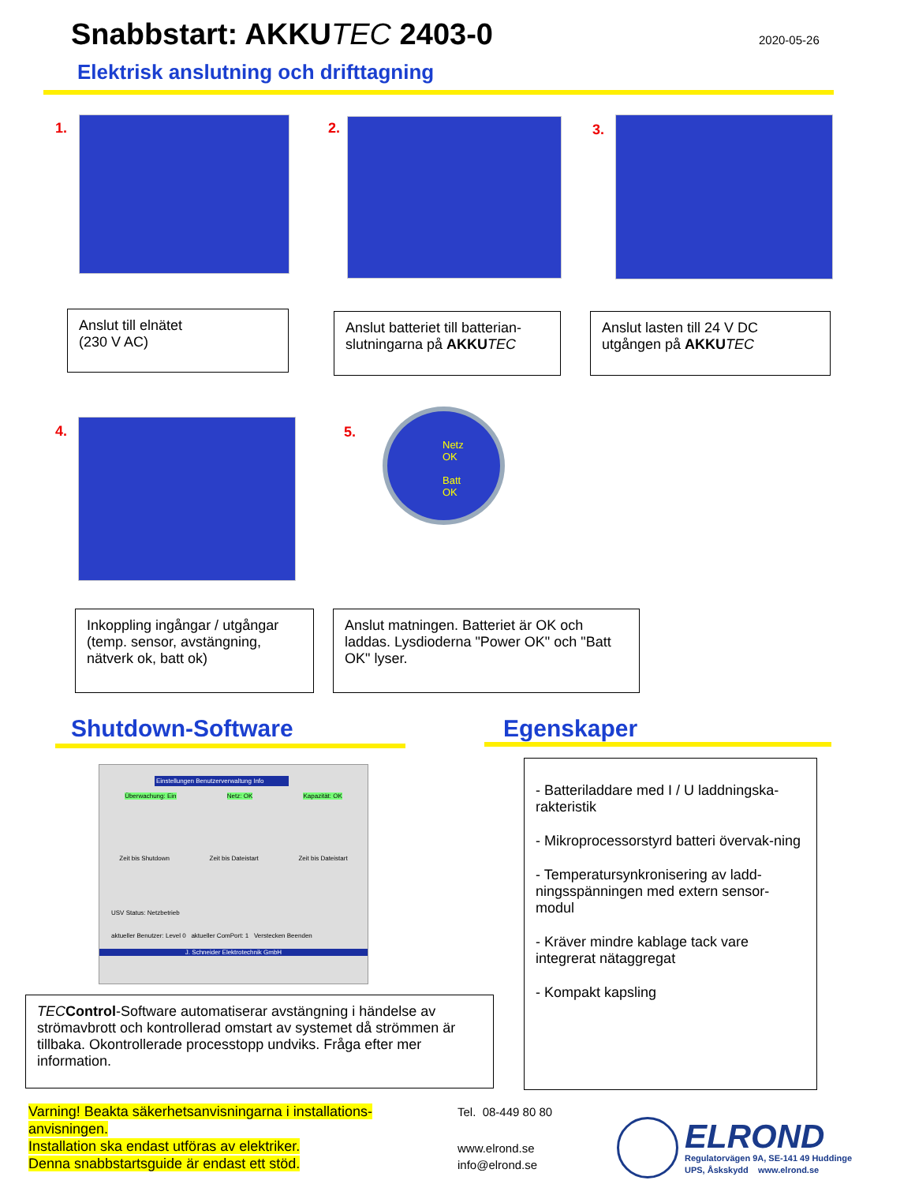Snabbstart: AKKUTEC 2403-0
2020-05-26
Elektrisk anslutning och drifttagning
1. 2. 3.
Anslut till elnätet
(230 V AC)
Anslut batteriet till batterian-
slutningarna på AKKU TEC
Anslut lasten till 24 V DC
utgången på AKKU TEC
4. 5.
Netz
OK
Batt
OK
Inkoppling ingångar / utgångar (temp. sensor, avstängning, nätverk ok, batt ok)
Anslut matningen. Batteriet är OK och laddas. Lysdioderna "Power OK" och "Batt OK" lyser.
Shutdown-Software Egenskaper
Einstellungen Benutzerverwaltung Info
Überwachung: Ein Netz: OK Kapazität: OK
Zeit bis Shutdown Zeit bis Dateistart Zeit bis Dateistart
USV Status: Netzbetrieb
aktueller Benutzer: Level 0 aktueller ComPort: 1 Verstecken Beenden
J. Schneider Elektrotechnik GmbH
TEC Control-Software automatiserar avstängning i händelse av strömavbrott och kontrollerad omstart av systemet då strömmen är tillbaka. Okontrollerade processtopp undviks. Fråga efter mer information.
- Batteriladdare med I / U laddningska-rakteristik
- Mikroprocessorstyrd batteri övervak-ning
- Temperatursynkronisering av ladd-ningsspänningen med extern sensor-modul
- Kräver mindre kablage tack vare integrerat nätaggregat
- Kompakt kapsling
Varning! Beakta säkerhetsanvisningarna i installations-anvisningen.
Installation ska endast utföras av elektriker.
Denna snabbstartsguide är endast ett stöd.
Tel. 08-449 80 80
www.elrond.se
info@elrond.se
ELROND
Regulatorvägen 9A, SE-141 49 Huddinge
UPS, Åskskydd www.elrond.se